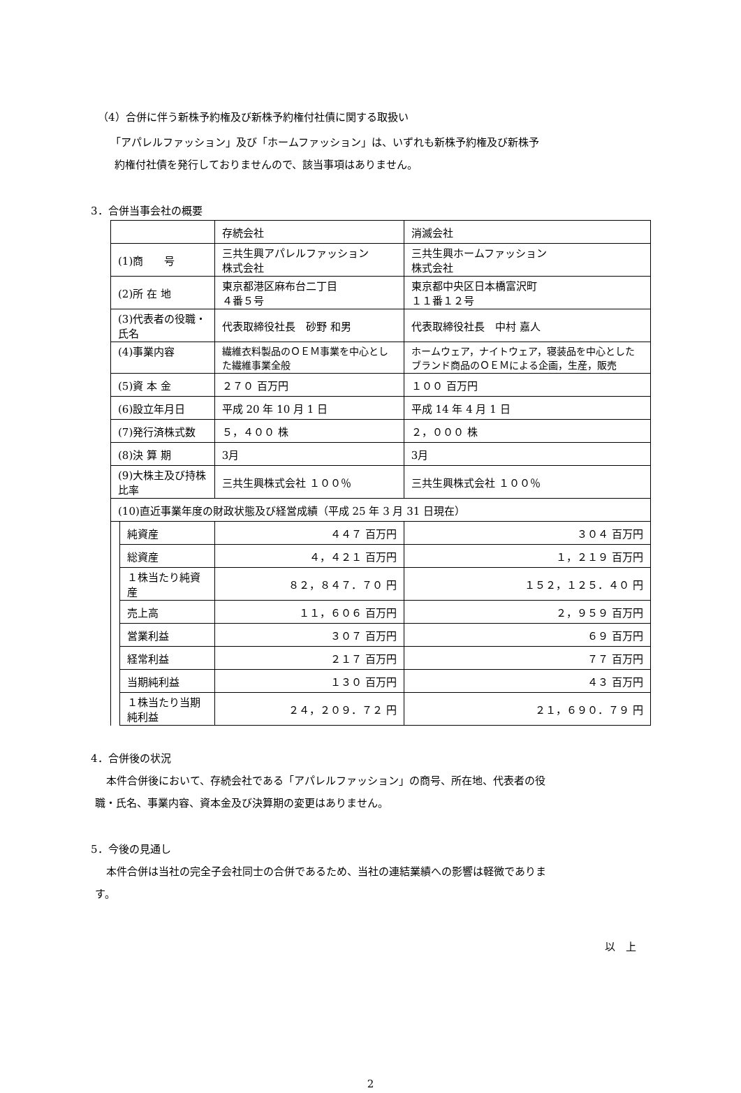（4）合併に伴う新株予約権及び新株予約権付社債に関する取扱い
「アパレルファッション」及び「ホームファッション」は、いずれも新株予約権及び新株予
約権付社債を発行しておりませんので、該当事項はありません。
3．合併当事会社の概要
| | | 存続会社 | 消滅会社 |
| (1)商 号 | | 三共生興アパレルファッション 株式会社 | 三共生興ホームファッション 株式会社 |
| (2)所 在 地 | | 東京都港区麻布台二丁目 ４番５号 | 東京都中央区日本橋富沢町 １１番１２号 |
| (3)代表者の役職・氏名 | | 代表取締役社長 砂野 和男 | 代表取締役社長 中村 嘉人 |
| (4)事業内容 | | 繊維衣料製品のＯＥＭ事業を中心とした繊維事業全般 | ホームウェア，ナイトウェア，寝装品を中心としたブランド商品のＯＥＭによる企画，生産，販売 |
| (5)資 本 金 | | ２７０ 百万円 | １００ 百万円 |
| (6)設立年月日 | | 平成 20 年 10 月 1 日 | 平成 14 年 4 月 1 日 |
| (7)発行済株式数 | | ５，４００ 株 | ２，０００ 株 |
| (8)決 算 期 | | 3月 | 3月 |
| (9)大株主及び持株比率 | | 三共生興株式会社 １００％ | 三共生興株式会社 １００％ |
| (10)直近事業年度の財政状態及び経営成績（平成 25 年 3 月 31 日現在） | | | |
| | 純資産 | ４４７ 百万円 | ３０４ 百万円 |
| | 総資産 | ４，４２１ 百万円 | １，２１９ 百万円 |
| | １株当たり純資産 | ８２，８４７．７０ 円 | １５２，１２５．４０ 円 |
| | 売上高 | １１，６０６ 百万円 | ２，９５９ 百万円 |
| | 営業利益 | ３０７ 百万円 | ６９ 百万円 |
| | 経常利益 | ２１７ 百万円 | ７７ 百万円 |
| | 当期純利益 | １３０ 百万円 | ４３ 百万円 |
| | １株当たり当期純利益 | ２４，２０９．７２ 円 | ２１，６９０．７９ 円 |
4．合併後の状況
本件合併後において、存続会社である「アパレルファッション」の商号、所在地、代表者の役
職・氏名、事業内容、資本金及び決算期の変更はありません。
5．今後の見通し
本件合併は当社の完全子会社同士の合併であるため、当社の連結業績への影響は軽微でありま
す。
以　上
2